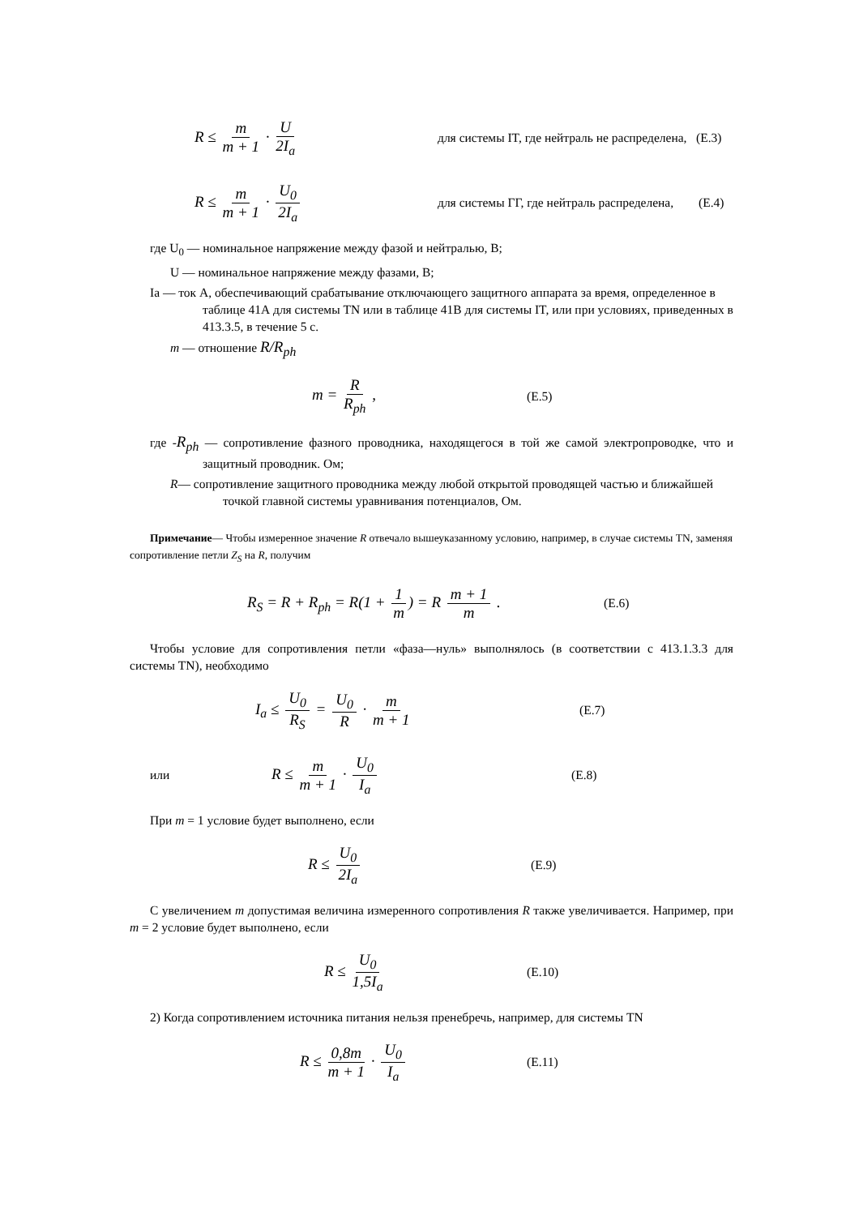R ≤ m m + 1 · U 2I<sub>a</sub>
для системы IT, где нейтраль не распределена, (E.3)
R ≤ m m + 1 · U<sub>0</sub> 2I<sub>a</sub>
для системы ГГ, где нейтраль распределена, (E.4)
где U<sub>0</sub> — номинальное напряжение между фазой и нейтралью, В;
U — номинальное напряжение между фазами, В;
Ia — ток А, обеспечивающий срабатывание отключающего защитного аппарата за время, определенное в таблице 41А для системы TN или в таблице 41В для системы IT, или при условиях, приведенных в 413.3.5, в течение 5 с.
m — отношение R/R<sub>ph</sub>
m = R R<sub>ph</sub> ,
(E.5)
где -R<sub>ph</sub> — сопротивление фазного проводника, находящегося в той же самой электропроводке, что и защитный проводник. Ом;
R— сопротивление защитного проводника между любой открытой проводящей частью и ближайшей точкой главной системы уравнивания потенциалов, Ом.
Примечание— Чтобы измеренное значение R отвечало вышеуказанному условию, например, в случае системы TN, заменяя сопротивление петли Z<sub>S</sub> на R, получим
R<sub>S</sub> = R + R<sub>ph</sub> = R(1 + 1 m) = R m + 1 m .
(E.6)
Чтобы условие для сопротивления петли «фаза—нуль» выполнялось (в соответствии с 413.1.3.3 для системы TN), необходимо
I<sub>a</sub> ≤ U<sub>0</sub> R<sub>S</sub> = U<sub>0</sub> R · m m + 1
(E.7)
или
R ≤ m m + 1 · U<sub>0</sub> I<sub>a</sub>
(E.8)
При m = 1 условие будет выполнено, если
R ≤ U<sub>0</sub> 2I<sub>a</sub>
(E.9)
С увеличением m допустимая величина измеренного сопротивления R также увеличивается. Например, при m = 2 условие будет выполнено, если
R ≤ U<sub>0</sub> 1,5I<sub>a</sub>
(E.10)
2) Когда сопротивлением источника питания нельзя пренебречь, например, для системы TN
R ≤ 0,8m m + 1 · U<sub>0</sub> I<sub>a</sub>
(E.11)